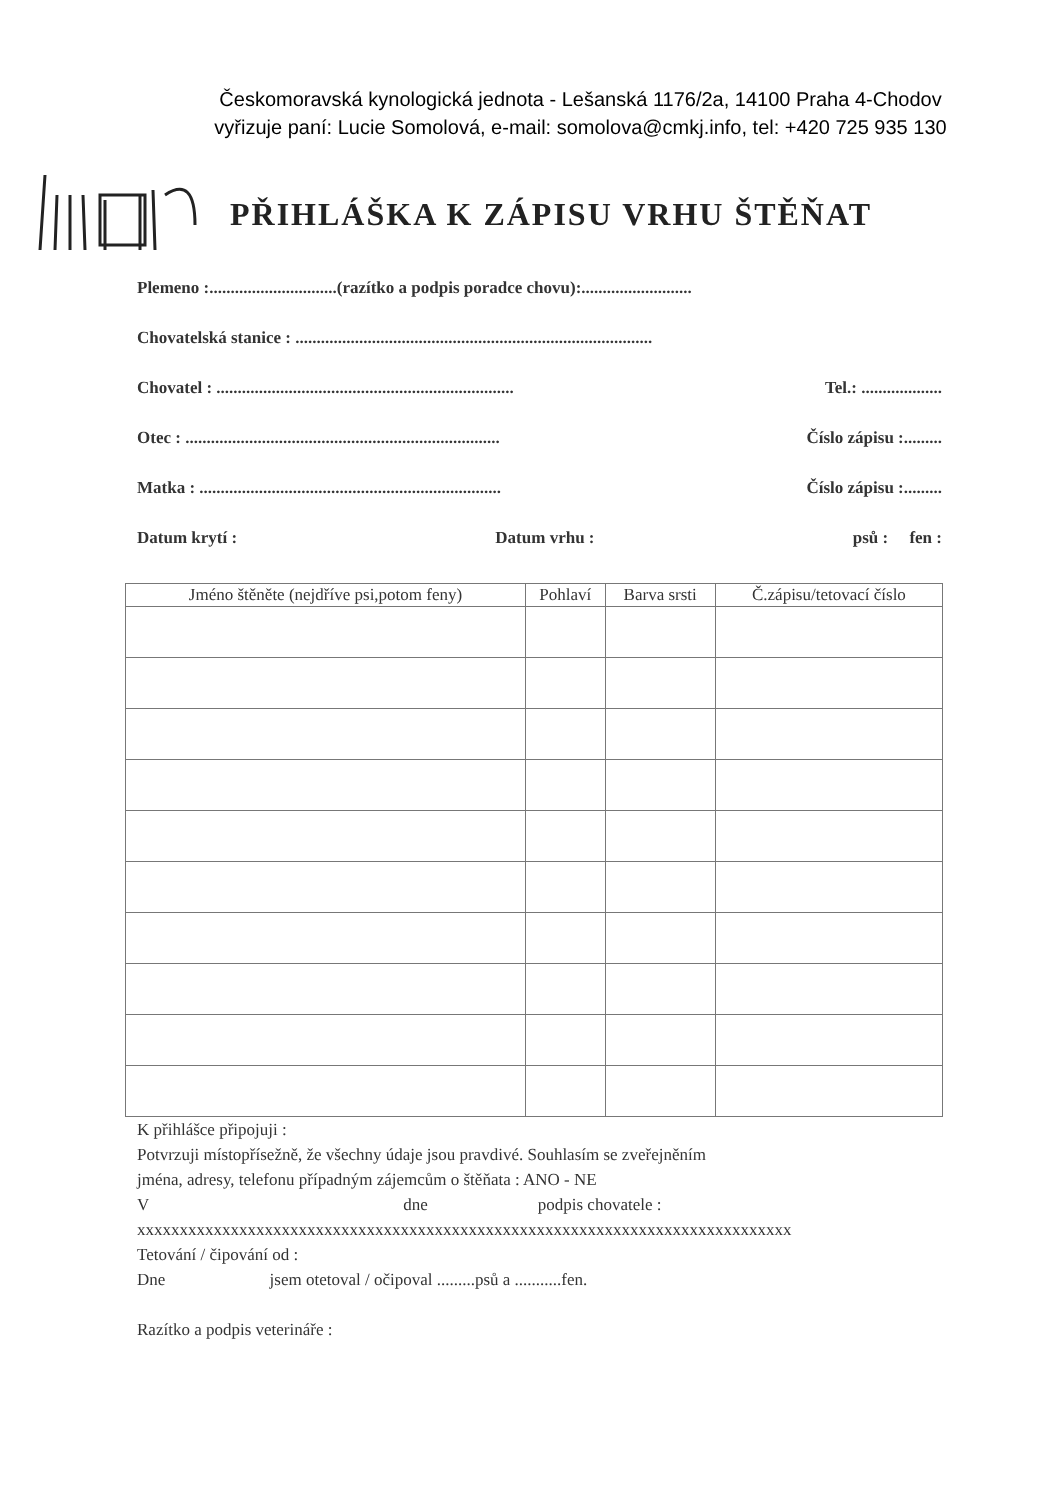Českomoravská kynologická jednota - Lešanská 1176/2a, 14100 Praha 4-Chodov
vyřizuje paní: Lucie Somolová, e-mail: somolova@cmkj.info, tel: +420 725 935 130
PŘIHLÁŠKA K ZÁPISU VRHU ŠTĚŇAT
Plemeno :..............................(razítko a podpis poradce chovu):..........................
Chovatelská stanice : ....................................................................................
Chovatel : ...................................................................... Tel.: ...................
Otec : .......................................................................... Číslo zápisu :.........
Matka : ....................................................................... Číslo zápisu :.........
Datum krytí : Datum vrhu : psů : fen :
| Jméno štěněte (nejdříve psi,potom feny) | Pohlaví | Barva srsti | Č.zápisu/tetovací číslo |
| --- | --- | --- | --- |
K přihlášce připojuji :
Potvrzuji místopřísežně, že všechny údaje jsou pravdivé. Souhlasím se zveřejněním
jména, adresy, telefonu případným zájemcům o štěňata : ANO - NE
V dne podpis chovatele :
xxxxxxxxxxxxxxxxxxxxxxxxxxxxxxxxxxxxxxxxxxxxxxxxxxxxxxxxxxxxxxxxxxxxxxxxxxxxx
Tetování / čipování od :
Dne jsem otetoval / očipoval .........psů a ...........fen.
Razítko a podpis veterináře :